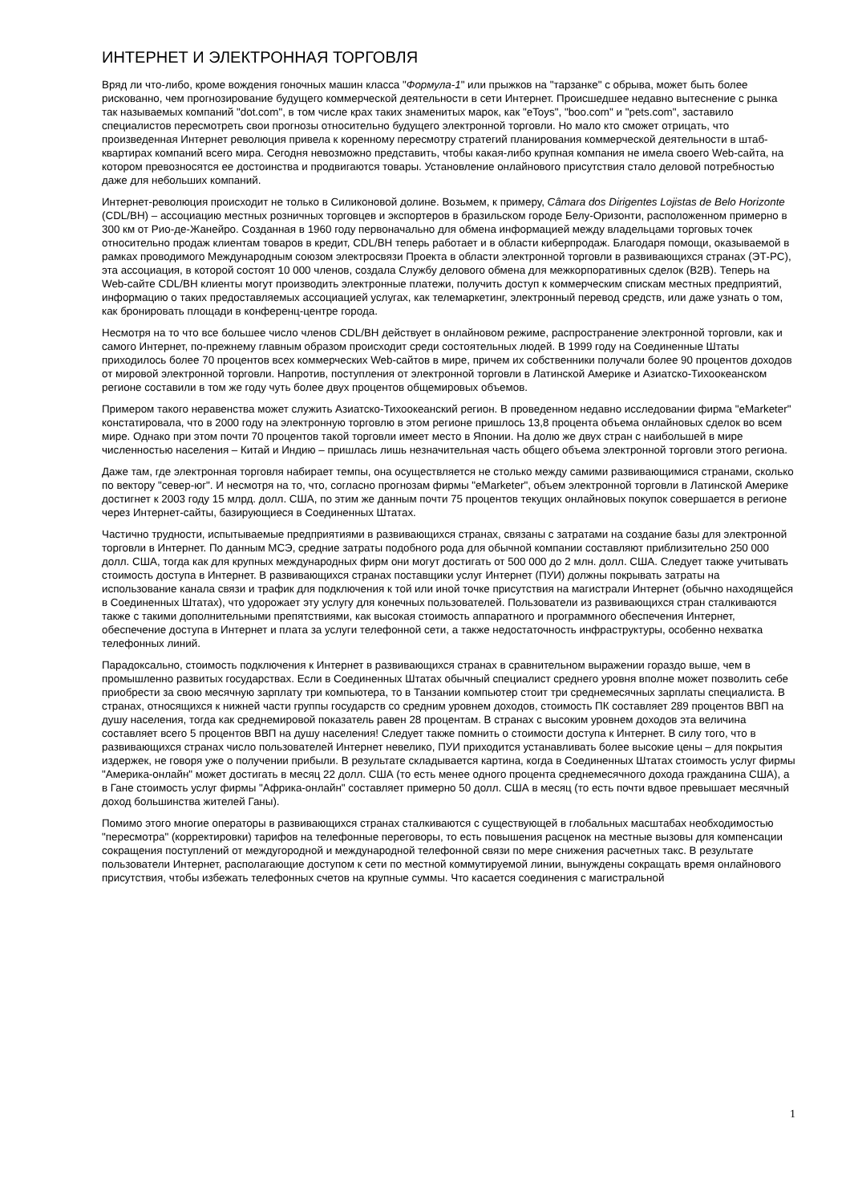ИНТЕРНЕТ И ЭЛЕКТРОННАЯ ТОРГОВЛЯ
Вряд ли что-либо, кроме вождения гоночных машин класса "Формула-1" или прыжков на "тарзанке" с обрыва, может быть более рискованно, чем прогнозирование будущего коммерческой деятельности в сети Интернет. Происшедшее недавно вытеснение с рынка так называемых компаний "dot.com", в том числе крах таких знаменитых марок, как "eToys", "boo.com" и "pets.com", заставило специалистов пересмотреть свои прогнозы относительно будущего электронной торговли. Но мало кто сможет отрицать, что произведенная Интернет революция привела к коренному пересмотру стратегий планирования коммерческой деятельности в штаб-квартирах компаний всего мира. Сегодня невозможно представить, чтобы какая-либо крупная компания не имела своего Web-сайта, на котором превозносятся ее достоинства и продвигаются товары. Установление онлайнового присутствия стало деловой потребностью даже для небольших компаний.
Интернет-революция происходит не только в Силиконовой долине. Возьмем, к примеру, Câmara dos Dirigentes Lojistas de Belo Horizonte (CDL/BH) – ассоциацию местных розничных торговцев и экспортеров в бразильском городе Белу-Оризонти, расположенном примерно в 300 км от Рио-де-Жанейро. Созданная в 1960 году первоначально для обмена информацией между владельцами торговых точек относительно продаж клиентам товаров в кредит, CDL/BH теперь работает и в области киберпродаж. Благодаря помощи, оказываемой в рамках проводимого Международным союзом электросвязи Проекта в области электронной торговли в развивающихся странах (ЭТ-РС), эта ассоциация, в которой состоят 10 000 членов, создала Службу делового обмена для межкорпоративных сделок (B2B). Теперь на Web-сайте CDL/BH клиенты могут производить электронные платежи, получить доступ к коммерческим спискам местных предприятий, информацию о таких предоставляемых ассоциацией услугах, как телемаркетинг, электронный перевод средств, или даже узнать о том, как бронировать площади в конференц-центре города.
Несмотря на то что все большее число членов CDL/BH действует в онлайновом режиме, распространение электронной торговли, как и самого Интернет, по-прежнему главным образом происходит среди состоятельных людей. В 1999 году на Соединенные Штаты приходилось более 70 процентов всех коммерческих Web-сайтов в мире, причем их собственники получали более 90 процентов доходов от мировой электронной торговли. Напротив, поступления от электронной торговли в Латинской Америке и Азиатско-Тихоокеанском регионе составили в том же году чуть более двух процентов общемировых объемов.
Примером такого неравенства может служить Азиатско-Тихоокеанский регион. В проведенном недавно исследовании фирма "eMarketer" констатировала, что в 2000 году на электронную торговлю в этом регионе пришлось 13,8 процента объема онлайновых сделок во всем мире. Однако при этом почти 70 процентов такой торговли имеет место в Японии. На долю же двух стран с наибольшей в мире численностью населения – Китай и Индию – пришлась лишь незначительная часть общего объема электронной торговли этого региона.
Даже там, где электронная торговля набирает темпы, она осуществляется не столько между самими развивающимися странами, сколько по вектору "север-юг". И несмотря на то, что, согласно прогнозам фирмы "eMarketer", объем электронной торговли в Латинской Америке достигнет к 2003 году 15 млрд. долл. США, по этим же данным почти 75 процентов текущих онлайновых покупок совершается в регионе через Интернет-сайты, базирующиеся в Соединенных Штатах.
Частично трудности, испытываемые предприятиями в развивающихся странах, связаны с затратами на создание базы для электронной торговли в Интернет. По данным МСЭ, средние затраты подобного рода для обычной компании составляют приблизительно 250 000 долл. США, тогда как для крупных международных фирм они могут достигать от 500 000 до 2 млн. долл. США. Следует также учитывать стоимость доступа в Интернет. В развивающихся странах поставщики услуг Интернет (ПУИ) должны покрывать затраты на использование канала связи и трафик для подключения к той или иной точке присутствия на магистрали Интернет (обычно находящейся в Соединенных Штатах), что удорожает эту услугу для конечных пользователей. Пользователи из развивающихся стран сталкиваются также с такими дополнительными препятствиями, как высокая стоимость аппаратного и программного обеспечения Интернет, обеспечение доступа в Интернет и плата за услуги телефонной сети, а также недостаточность инфраструктуры, особенно нехватка телефонных линий.
Парадоксально, стоимость подключения к Интернет в развивающихся странах в сравнительном выражении гораздо выше, чем в промышленно развитых государствах. Если в Соединенных Штатах обычный специалист среднего уровня вполне может позволить себе приобрести за свою месячную зарплату три компьютера, то в Танзании компьютер стоит три среднемесячных зарплаты специалиста. В странах, относящихся к нижней части группы государств со средним уровнем доходов, стоимость ПК составляет 289 процентов ВВП на душу населения, тогда как среднемировой показатель равен 28 процентам. В странах с высоким уровнем доходов эта величина составляет всего 5 процентов ВВП на душу населения! Следует также помнить о стоимости доступа к Интернет. В силу того, что в развивающихся странах число пользователей Интернет невелико, ПУИ приходится устанавливать более высокие цены – для покрытия издержек, не говоря уже о получении прибыли. В результате складывается картина, когда в Соединенных Штатах стоимость услуг фирмы "Америка-онлайн" может достигать в месяц 22 долл. США (то есть менее одного процента среднемесячного дохода гражданина США), а в Гане стоимость услуг фирмы "Африка-онлайн" составляет примерно 50 долл. США в месяц (то есть почти вдвое превышает месячный доход большинства жителей Ганы).
Помимо этого многие операторы в развивающихся странах сталкиваются с существующей в глобальных масштабах необходимостью "пересмотра" (корректировки) тарифов на телефонные переговоры, то есть повышения расценок на местные вызовы для компенсации сокращения поступлений от междугородной и международной телефонной связи по мере снижения расчетных такс. В результате пользователи Интернет, располагающие доступом к сети по местной коммутируемой линии, вынуждены сокращать время онлайнового присутствия, чтобы избежать телефонных счетов на крупные суммы. Что касается соединения с магистральной
1